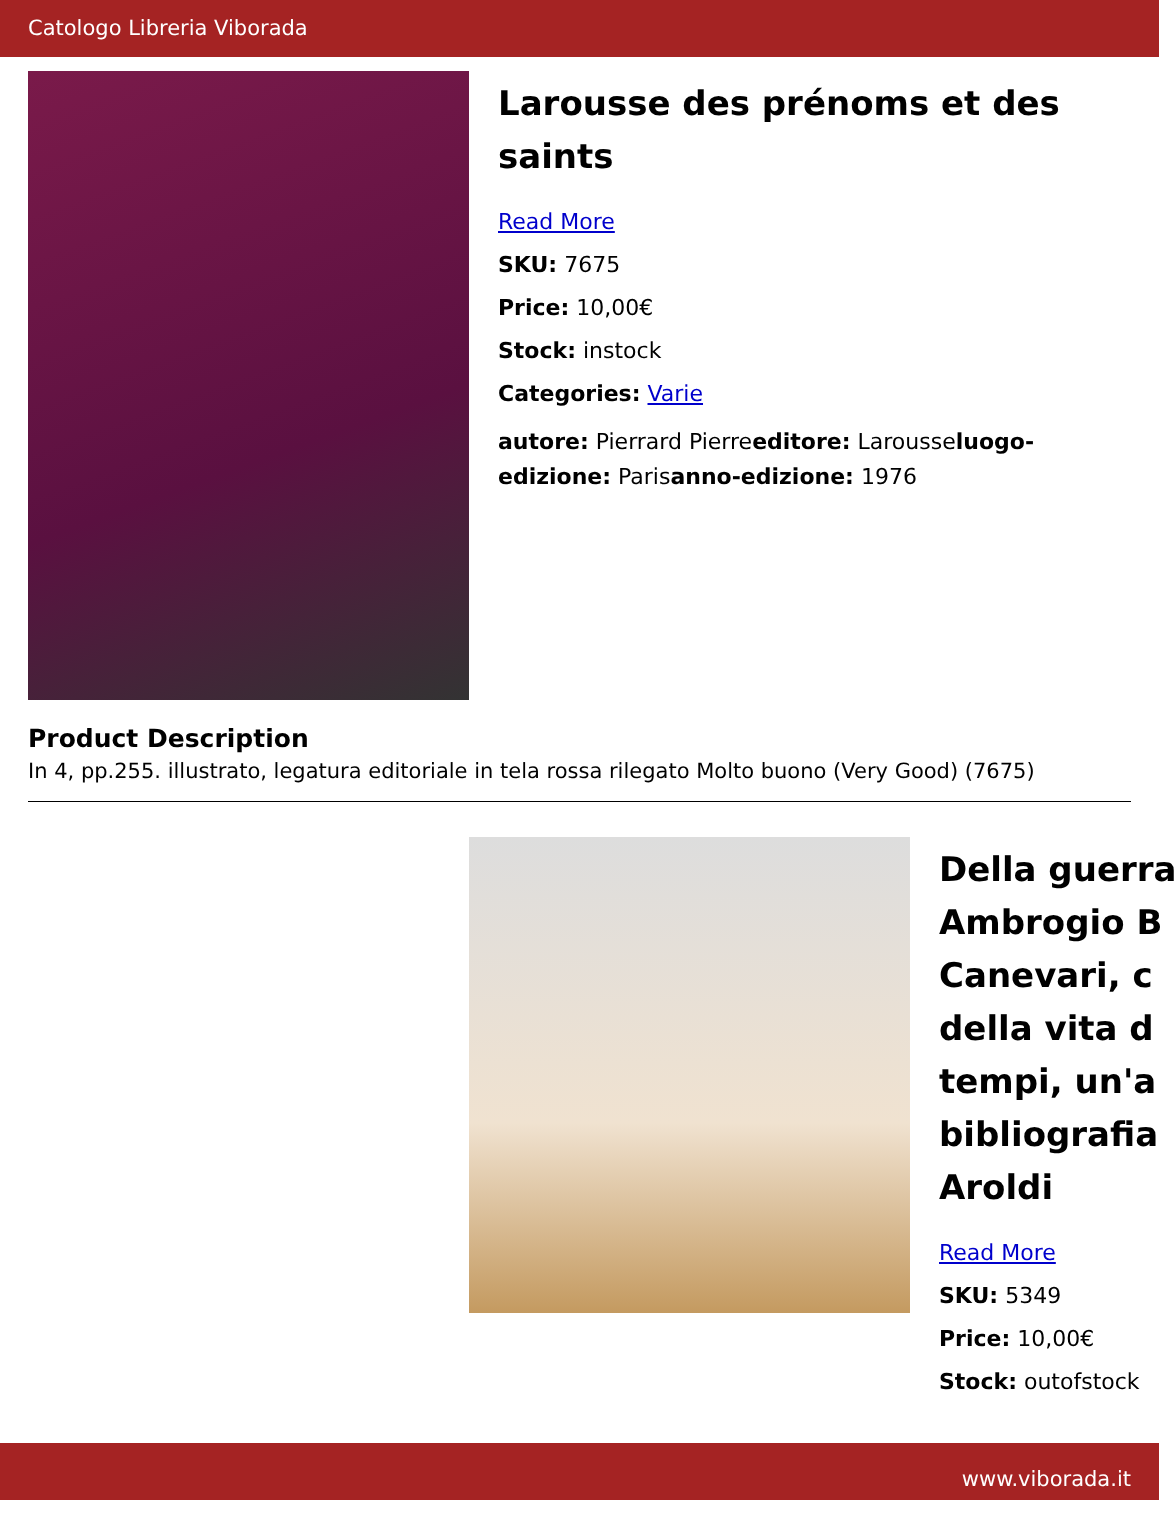Catologo Libreria Viborada
Larousse des prénoms et des saints
Read More
SKU: 7675
Price: 10,00€
Stock: instock
Categories: Varie
autore: Pierrard Pierreeditore: Larousseluogo-edizione: Parisanno-edizione: 1976
Product Description
In 4, pp.255. illustrato, legatura editoriale in tela rossa rilegato Molto buono (Very Good) (7675)
Della guerra
Ambrogio B
Canevari, c
della vita d
tempi, un'a
bibliografia
Aroldi
Read More
SKU: 5349
Price: 10,00€
Stock: outofstock
www.viborada.it